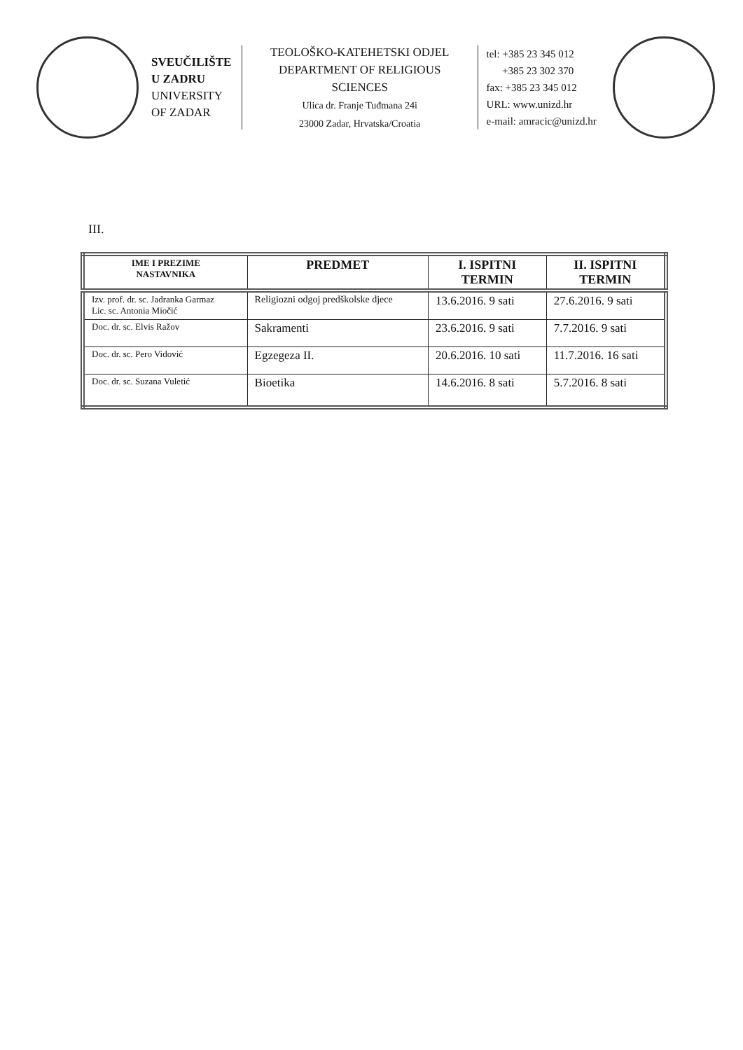SVEUČILIŠTE
U ZADRU
UNIVERSITY
OF ZADAR
TEOLOŠKO-KATEHETSKI ODJEL
DEPARTMENT OF RELIGIOUS SCIENCES
Ulica dr. Franje Tuđmana 24i
23000 Zadar, Hrvatska/Croatia
tel: +385 23 345 012
+385 23 302 370
fax: +385 23 345 012
URL: www.unizd.hr
e-mail: amracic@unizd.hr
III.
| IME I PREZIME NASTAVNIKA | PREDMET | I. ISPITNI TERMIN | II. ISPITNI TERMIN |
| --- | --- | --- | --- |
| Izv. prof. dr. sc. Jadranka Garmaz Lic. sc. Antonia Miočić | Religiozni odgoj predškolske djece | 13.6.2016. 9 sati | 27.6.2016. 9 sati |
| Doc. dr. sc. Elvis Ražov | Sakramenti | 23.6.2016. 9 sati | 7.7.2016. 9 sati |
| Doc. dr. sc. Pero Vidović | Egzegeza II. | 20.6.2016. 10 sati | 11.7.2016. 16 sati |
| Doc. dr. sc. Suzana Vuletić | Bioetika | 14.6.2016. 8 sati | 5.7.2016. 8 sati |